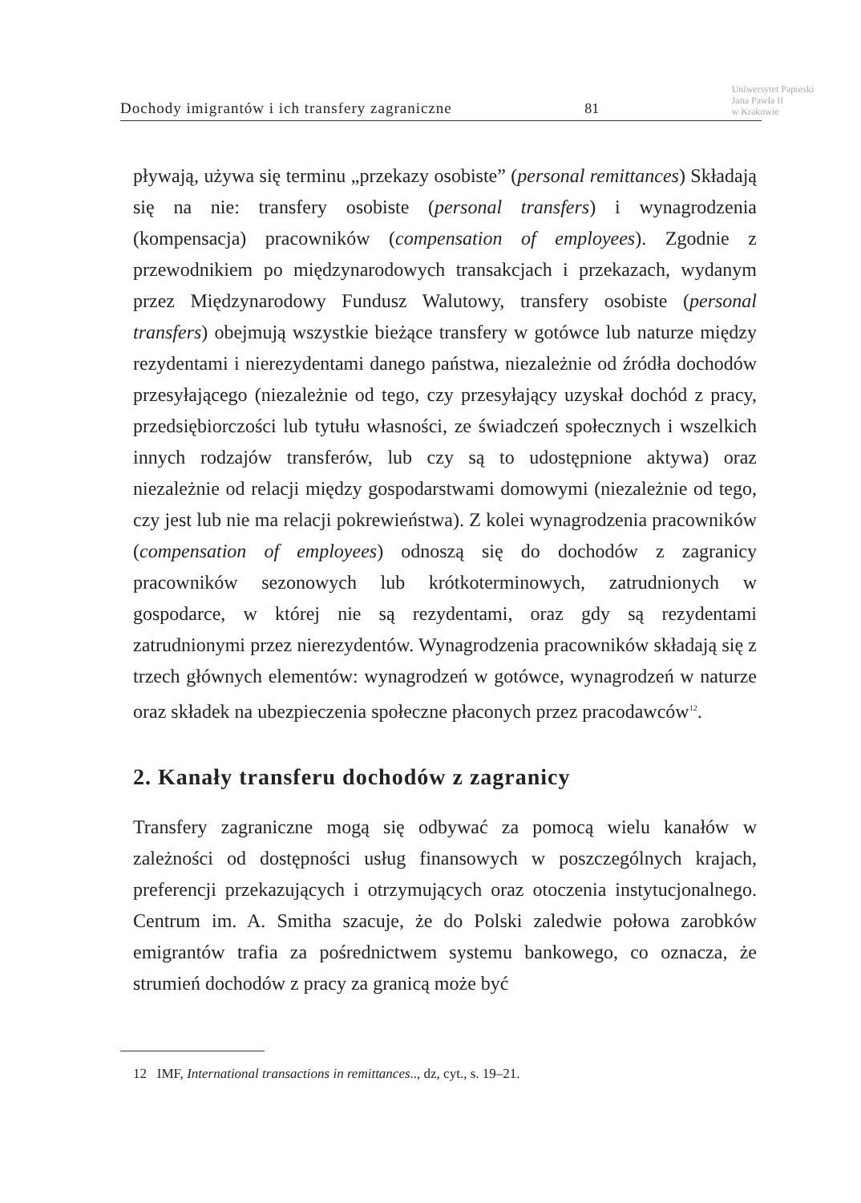Dochody imigrantów i ich transfery zagraniczne 81 Uniwersytet Papieski
Jana Pawła II
w Krakowie
pływają, używa się terminu „przekazy osobiste” (personal remittances) Składają się na nie: transfery osobiste (personal transfers) i wynagrodzenia (kompensacja) pracowników (compensation of employees). Zgodnie z przewodnikiem po międzynarodowych transakcjach i przekazach, wydanym przez Międzynarodowy Fundusz Walutowy, transfery osobiste (personal transfers) obejmują wszystkie bieżące transfery w gotówce lub naturze między rezydentami i nierezydentami danego państwa, niezależnie od źródła dochodów przesyłającego (niezależnie od tego, czy przesyłający uzyskał dochód z pracy, przedsiębiorczości lub tytułu własności, ze świadczeń społecznych i wszelkich innych rodzajów transferów, lub czy są to udostępnione aktywa) oraz niezależnie od relacji między gospodarstwami domowymi (niezależnie od tego, czy jest lub nie ma relacji pokrewieństwa). Z kolei wynagrodzenia pracowników (compensation of employees) odnoszą się do dochodów z zagranicy pracowników sezonowych lub krótkoterminowych, zatrudnionych w gospodarce, w której nie są rezydentami, oraz gdy są rezydentami zatrudnionymi przez nierezydentów. Wynagrodzenia pracowników składają się z trzech głównych elementów: wynagrodzeń w gotówce, wynagrodzeń w naturze oraz składek na ubezpieczenia społeczne płaconych przez pracodawców<sup>12</sup>.
2. Kanały transferu dochodów z zagranicy
Transfery zagraniczne mogą się odbywać za pomocą wielu kanałów w zależności od dostępności usług finansowych w poszczególnych krajach, preferencji przekazujących i otrzymujących oraz otoczenia instytucjonalnego. Centrum im. A. Smitha szacuje, że do Polski zaledwie połowa zarobków emigrantów trafia za pośrednictwem systemu bankowego, co oznacza, że strumień dochodów z pracy za granicą może być
12 IMF, International transactions in remittances.., dz, cyt., s. 19–21.